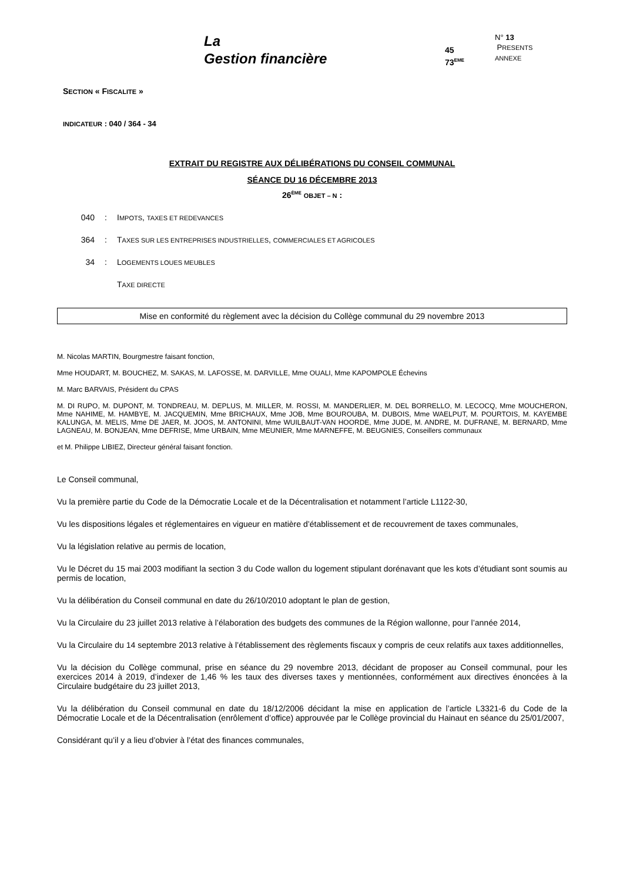La
Gestion financière
45
73<sup>EME</sup>
N° 13
PRESENTS
ANNEXE
SECTION « FISCALITE »
INDICATEUR : 040 / 364 - 34
EXTRAIT DU REGISTRE AUX DÉLIBÉRATIONS DU CONSEIL COMMUNAL
SÉANCE DU 16 DÉCEMBRE 2013
26<sup>ÈME</sup> OBJET – N :
040: IMPOTS, TAXES ET REDEVANCES
364: TAXES SUR LES ENTREPRISES INDUSTRIELLES, COMMERCIALES ET AGRICOLES
34: LOGEMENTS LOUES MEUBLES
TAXE DIRECTE
Mise en conformité du règlement avec la décision du Collège communal du 29 novembre 2013
M. Nicolas MARTIN, Bourgmestre faisant fonction,
Mme HOUDART, M. BOUCHEZ, M. SAKAS, M. LAFOSSE, M. DARVILLE, Mme OUALI, Mme KAPOMPOLE Échevins
M. Marc BARVAIS, Président du CPAS
M. DI RUPO, M. DUPONT, M. TONDREAU, M. DEPLUS, M. MILLER, M. ROSSI, M. MANDERLIER, M. DEL BORRELLO, M. LECOCQ, Mme MOUCHERON, Mme NAHIME, M. HAMBYE, M. JACQUEMIN, Mme BRICHAUX, Mme JOB, Mme BOUROUBA, M. DUBOIS, Mme WAELPUT, M. POURTOIS, M. KAYEMBE KALUNGA, M. MELIS, Mme DE JAER, M. JOOS, M. ANTONINI, Mme WUILBAUT-VAN HOORDE, Mme JUDE, M. ANDRE, M. DUFRANE, M. BERNARD, Mme LAGNEAU, M. BONJEAN, Mme DEFRISE, Mme URBAIN, Mme MEUNIER, Mme MARNEFFE, M. BEUGNIES, Conseillers communaux
et M. Philippe LIBIEZ, Directeur général faisant fonction.
Le Conseil communal,
Vu la première partie du Code de la Démocratie Locale et de la Décentralisation et notamment l’article L1122-30,
Vu les dispositions légales et réglementaires en vigueur en matière d’établissement et de recouvrement de taxes communales,
Vu la législation relative au permis de location,
Vu le Décret du 15 mai 2003 modifiant la section 3 du Code wallon du logement stipulant dorénavant que les kots d’étudiant sont soumis au permis de location,
Vu la délibération du Conseil communal en date du 26/10/2010 adoptant le plan de gestion,
Vu la Circulaire du 23 juillet 2013 relative à l’élaboration des budgets des communes de la Région wallonne, pour l’année 2014,
Vu la Circulaire du 14 septembre 2013 relative à l’établissement des règlements fiscaux y compris de ceux relatifs aux taxes additionnelles,
Vu la décision du Collège communal, prise en séance du 29 novembre 2013, décidant de proposer au Conseil communal, pour les exercices 2014 à 2019, d’indexer de 1,46 % les taux des diverses taxes y mentionnées, conformément aux directives énoncées à la Circulaire budgétaire du 23 juillet 2013,
Vu la délibération du Conseil communal en date du 18/12/2006 décidant la mise en application de l’article L3321-6 du Code de la Démocratie Locale et de la Décentralisation (enrôlement d’office) approuvée par le Collège provincial du Hainaut en séance du 25/01/2007,
Considérant qu’il y a lieu d’obvier à l’état des finances communales,